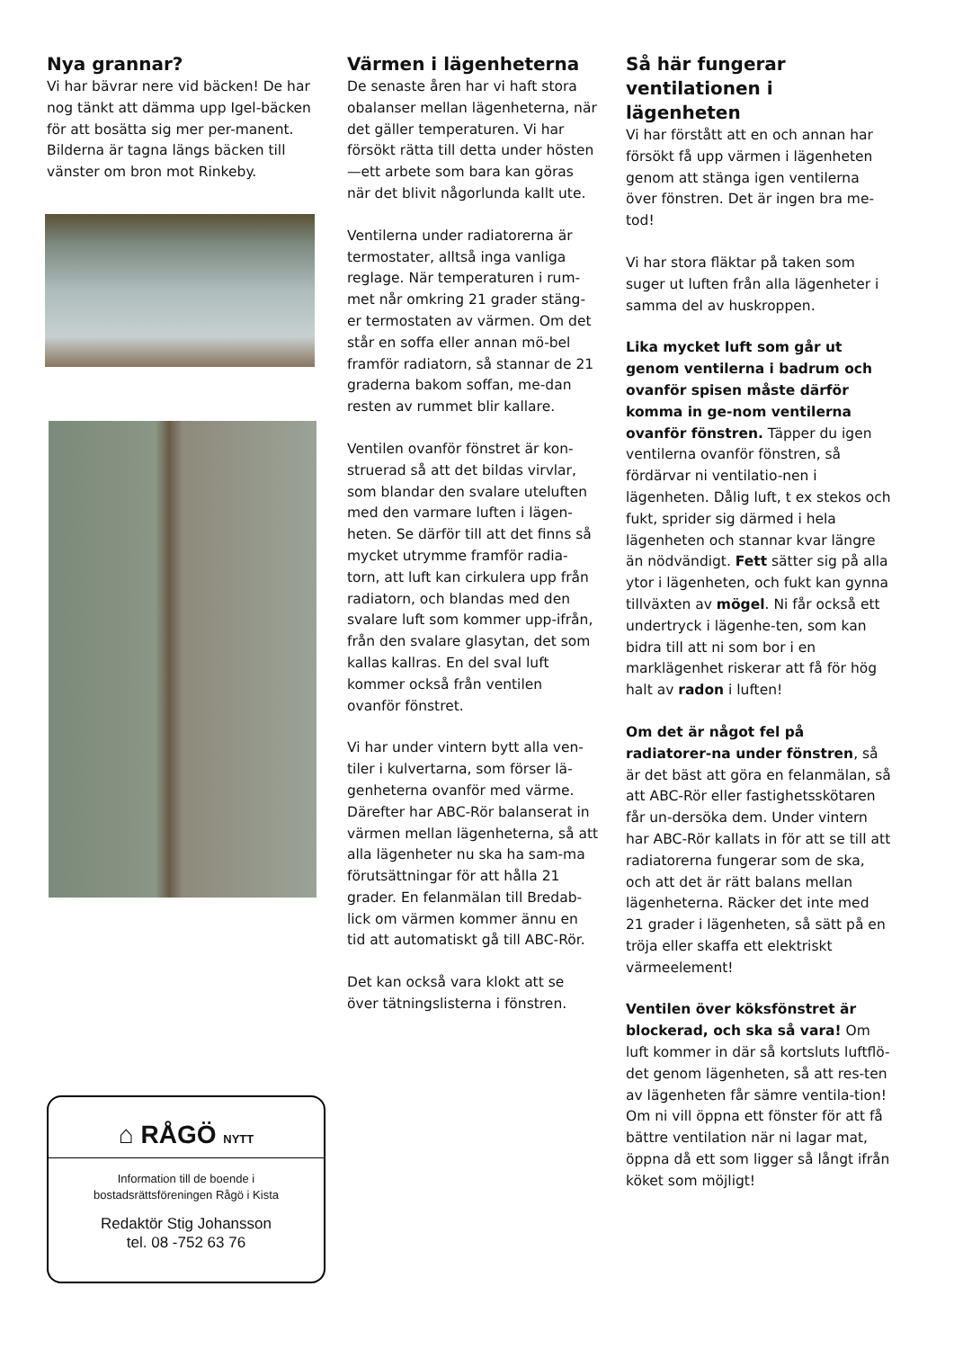Nya grannar?
Vi har bävrar nere vid bäcken! De har nog tänkt att dämma upp Igel-bäcken för att bosätta sig mer per-manent. Bilderna är tagna längs bäcken till vänster om bron mot Rinkeby.
⌂ RÅGÖ NYTT
Information till de boende i
bostadsrättsföreningen Rågö i Kista
Redaktör Stig Johansson
tel. 08 -752 63 76
Värmen i lägenheterna
De senaste åren har vi haft stora obalanser mellan lägenheterna, när det gäller temperaturen. Vi har försökt rätta till detta under hösten—ett arbete som bara kan göras när det blivit någorlunda kallt ute.
Ventilerna under radiatorerna är termostater, alltså inga vanliga reglage. När temperaturen i rum-met når omkring 21 grader stäng-er termostaten av värmen. Om det står en soffa eller annan mö-bel framför radiatorn, så stannar de 21 graderna bakom soffan, me-dan resten av rummet blir kallare.
Ventilen ovanför fönstret är kon-struerad så att det bildas virvlar, som blandar den svalare uteluften med den varmare luften i lägen-heten. Se därför till att det finns så mycket utrymme framför radia-torn, att luft kan cirkulera upp från radiatorn, och blandas med den svalare luft som kommer upp-ifrån, från den svalare glasytan, det som kallas kallras. En del sval luft kommer också från ventilen ovanför fönstret.
Vi har under vintern bytt alla ven-tiler i kulvertarna, som förser lä-genheterna ovanför med värme. Därefter har ABC-Rör balanserat in värmen mellan lägenheterna, så att alla lägenheter nu ska ha sam-ma förutsättningar för att hålla 21 grader. En felanmälan till Bredab-lick om värmen kommer ännu en tid att automatiskt gå till ABC-Rör.
Det kan också vara klokt att se över tätningslisterna i fönstren.
Så här fungerar ventilationen i lägenheten
Vi har förstått att en och annan har försökt få upp värmen i lägenheten genom att stänga igen ventilerna över fönstren. Det är ingen bra me-tod!
Vi har stora fläktar på taken som suger ut luften från alla lägenheter i samma del av huskroppen.
Lika mycket luft som går ut genom ventilerna i badrum och ovanför spisen måste därför komma in ge-nom ventilerna ovanför fönstren. Täpper du igen ventilerna ovanför fönstren, så fördärvar ni ventilatio-nen i lägenheten. Dålig luft, t ex stekos och fukt, sprider sig därmed i hela lägenheten och stannar kvar längre än nödvändigt. Fett sätter sig på alla ytor i lägenheten, och fukt kan gynna tillväxten av mögel. Ni får också ett undertryck i lägenhe-ten, som kan bidra till att ni som bor i en marklägenhet riskerar att få för hög halt av radon i luften!
Om det är något fel på radiatorer-na under fönstren, så är det bäst att göra en felanmälan, så att ABC-Rör eller fastighetsskötaren får un-dersöka dem. Under vintern har ABC-Rör kallats in för att se till att radiatorerna fungerar som de ska, och att det är rätt balans mellan lägenheterna. Räcker det inte med 21 grader i lägenheten, så sätt på en tröja eller skaffa ett elektriskt värmeelement!
Ventilen över köksfönstret är blockerad, och ska så vara! Om luft kommer in där så kortsluts luftflö-det genom lägenheten, så att res-ten av lägenheten får sämre ventila-tion! Om ni vill öppna ett fönster för att få bättre ventilation när ni lagar mat, öppna då ett som ligger så långt ifrån köket som möjligt!